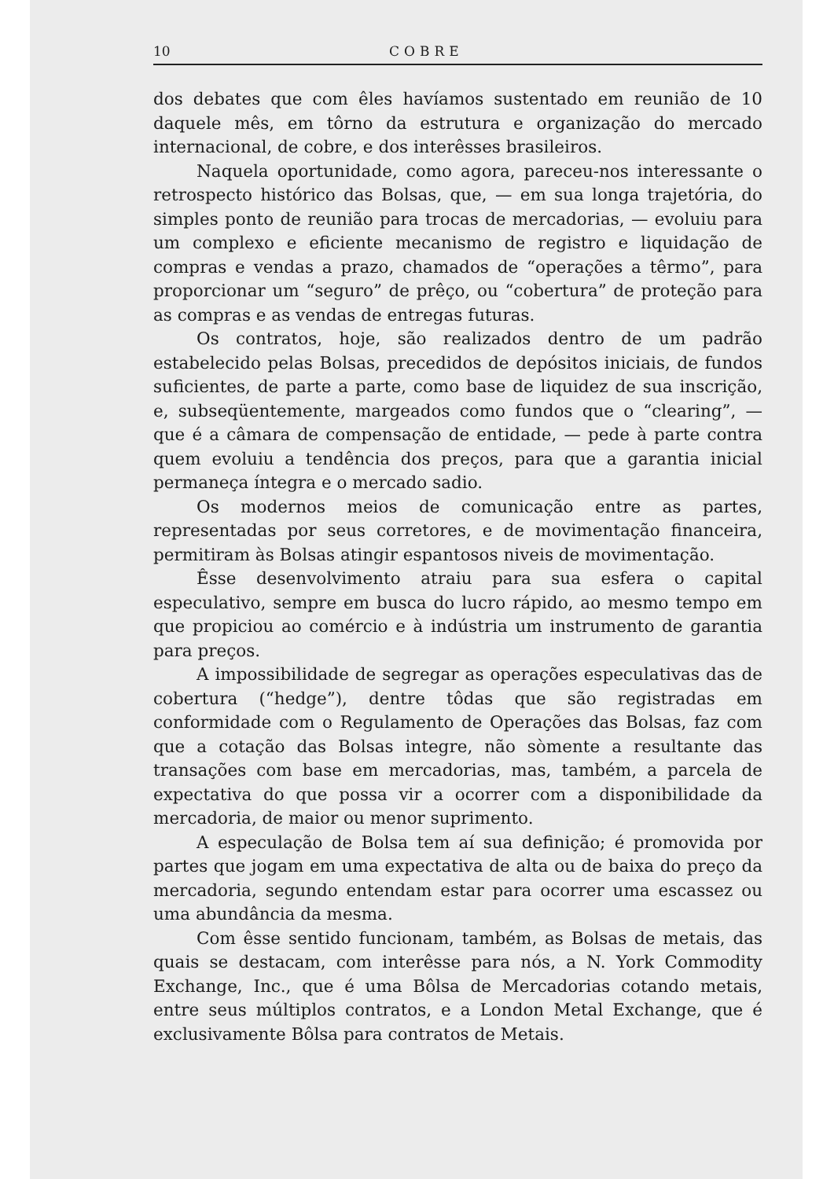10 COBRE
dos debates que com êles havíamos sustentado em reunião de 10 daquele mês, em tôrno da estrutura e organização do mercado internacional, de cobre, e dos interêsses brasileiros.
Naquela oportunidade, como agora, pareceu-nos interessante o retrospecto histórico das Bolsas, que, — em sua longa trajetória, do simples ponto de reunião para trocas de mercadorias, — evoluiu para um complexo e eficiente mecanismo de registro e liquidação de compras e vendas a prazo, chamados de “operações a têrmo”, para proporcionar um “seguro” de prêço, ou “cobertura” de proteção para as compras e as vendas de entregas futuras.
Os contratos, hoje, são realizados dentro de um padrão estabelecido pelas Bolsas, precedidos de depósitos iniciais, de fundos suficientes, de parte a parte, como base de liquidez de sua inscrição, e, subseqüentemente, margeados como fundos que o “clearing”, — que é a câmara de compensação de entidade, — pede à parte contra quem evoluiu a tendência dos preços, para que a garantia inicial permaneça íntegra e o mercado sadio.
Os modernos meios de comunicação entre as partes, representadas por seus corretores, e de movimentação financeira, permitiram às Bolsas atingir espantosos niveis de movimentação.
Êsse desenvolvimento atraiu para sua esfera o capital especulativo, sempre em busca do lucro rápido, ao mesmo tempo em que propiciou ao comércio e à indústria um instrumento de garantia para preços.
A impossibilidade de segregar as operações especulativas das de cobertura (“hedge”), dentre tôdas que são registradas em conformidade com o Regulamento de Operações das Bolsas, faz com que a cotação das Bolsas integre, não sòmente a resultante das transações com base em mercadorias, mas, também, a parcela de expectativa do que possa vir a ocorrer com a disponibilidade da mercadoria, de maior ou menor suprimento.
A especulação de Bolsa tem aí sua definição; é promovida por partes que jogam em uma expectativa de alta ou de baixa do preço da mercadoria, segundo entendam estar para ocorrer uma escassez ou uma abundância da mesma.
Com êsse sentido funcionam, também, as Bolsas de metais, das quais se destacam, com interêsse para nós, a N. York Commodity Exchange, Inc., que é uma Bôlsa de Mercadorias cotando metais, entre seus múltiplos contratos, e a London Metal Exchange, que é exclusivamente Bôlsa para contratos de Metais.